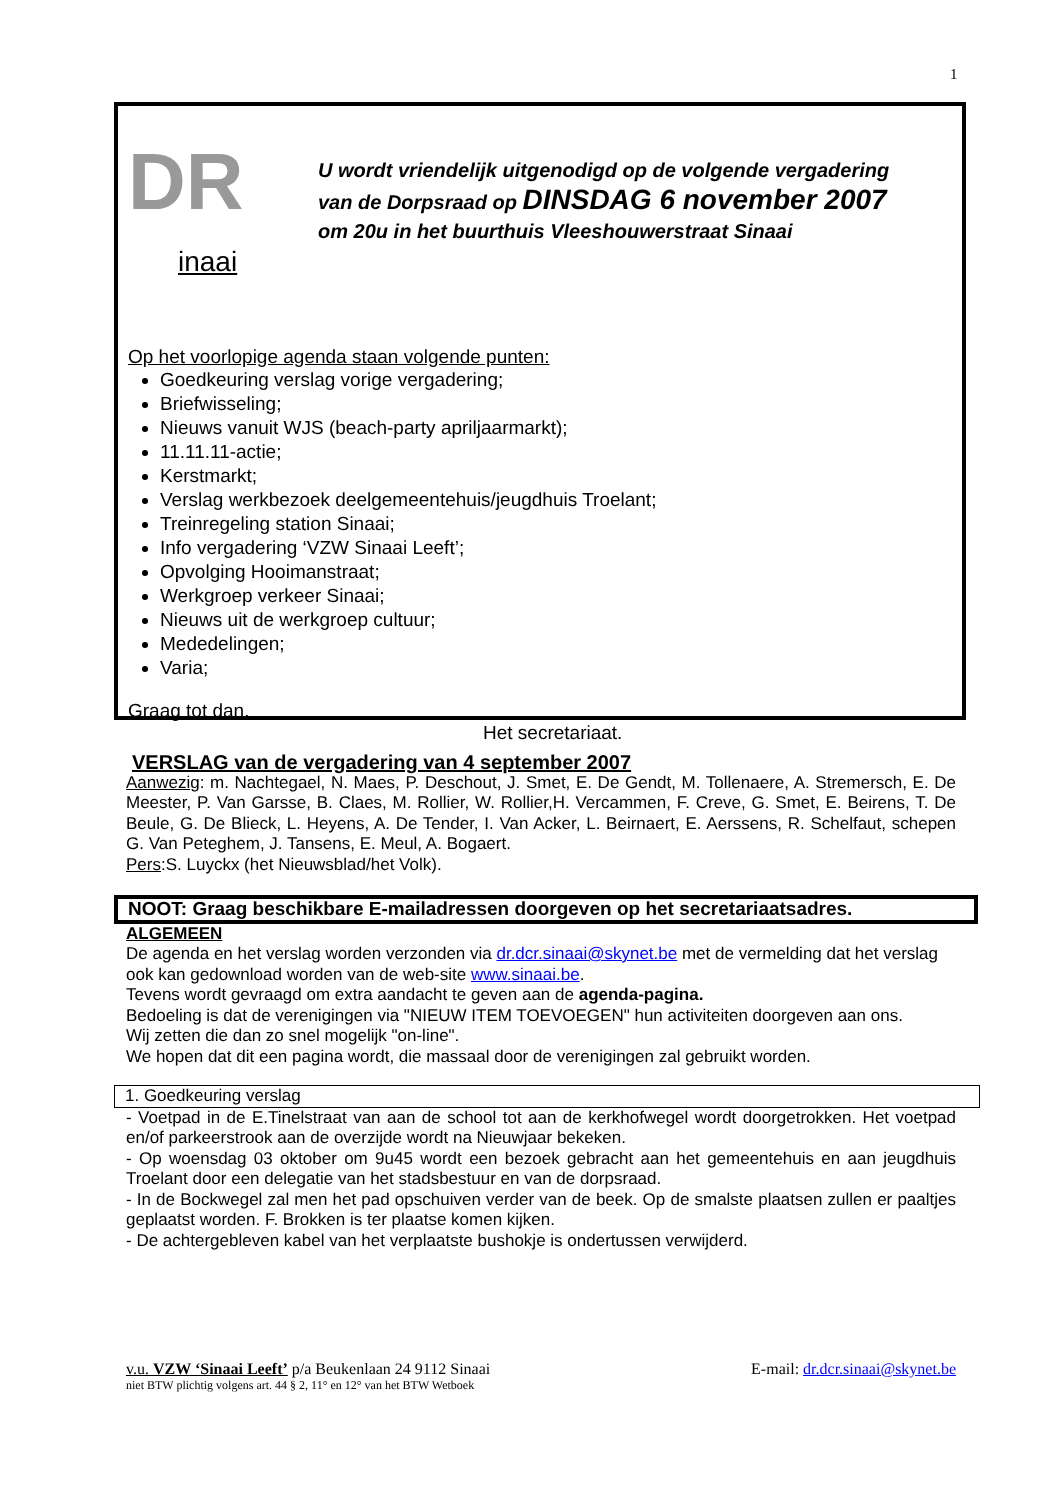1
DR
inaai
U wordt vriendelijk uitgenodigd op de volgende vergadering
van de Dorpsraad op DINSDAG 6 november 2007
om 20u in het buurthuis Vleeshouwerstraat Sinaai
Op het voorlopige agenda staan volgende punten:
Goedkeuring verslag vorige vergadering;
Briefwisseling;
Nieuws vanuit WJS (beach-party apriljaarmarkt);
11.11.11-actie;
Kerstmarkt;
Verslag werkbezoek deelgemeentehuis/jeugdhuis Troelant;
Treinregeling station Sinaai;
Info vergadering ‘VZW Sinaai Leeft’;
Opvolging Hooimanstraat;
Werkgroep verkeer Sinaai;
Nieuws uit de werkgroep cultuur;
Mededelingen;
Varia;
Graag tot dan.
Het secretariaat.
VERSLAG van de vergadering van 4 september 2007
Aanwezig: m. Nachtegael, N. Maes, P. Deschout, J. Smet, E. De Gendt, M. Tollenaere, A. Stremersch, E. De Meester, P. Van Garsse, B. Claes, M. Rollier, W. Rollier,H. Vercammen, F. Creve, G. Smet, E. Beirens, T. De Beule, G. De Blieck, L. Heyens, A. De Tender, I. Van Acker, L. Beirnaert, E. Aerssens, R. Schelfaut, schepen G. Van Peteghem, J. Tansens, E. Meul, A. Bogaert.
Pers:S. Luyckx (het Nieuwsblad/het Volk).
NOOT: Graag beschikbare E-mailadressen doorgeven op het secretariaatsadres.
ALGEMEEN
De agenda en het verslag worden verzonden via dr.dcr.sinaai@skynet.be met de vermelding dat het verslag ook kan gedownload worden van de web-site www.sinaai.be.
Tevens wordt gevraagd om extra aandacht te geven aan de agenda-pagina.
Bedoeling is dat de verenigingen via "NIEUW ITEM TOEVOEGEN" hun activiteiten doorgeven aan ons.
Wij zetten die dan zo snel mogelijk "on-line".
We hopen dat dit een pagina wordt, die massaal door de verenigingen zal gebruikt worden.
1. Goedkeuring verslag
- Voetpad in de E.Tinelstraat van aan de school tot aan de kerkhofwegel wordt doorgetrokken. Het voetpad en/of parkeerstrook aan de overzijde wordt na Nieuwjaar bekeken.
- Op woensdag 03 oktober om 9u45 wordt een bezoek gebracht aan het gemeentehuis en aan jeugdhuis Troelant door een delegatie van het stadsbestuur en van de dorpsraad.
- In de Bockwegel zal men het pad opschuiven verder van de beek. Op de smalste plaatsen zullen er paaltjes geplaatst worden. F. Brokken is ter plaatse komen kijken.
- De achtergebleven kabel van het verplaatste bushokje is ondertussen verwijderd.
v.u. VZW ‘Sinaai Leeft’ p/a Beukenlaan 24 9112 Sinaai E-mail: dr.dcr.sinaai@skynet.be
niet BTW plichtig volgens art. 44 § 2, 11° en 12° van het BTW Wetboek